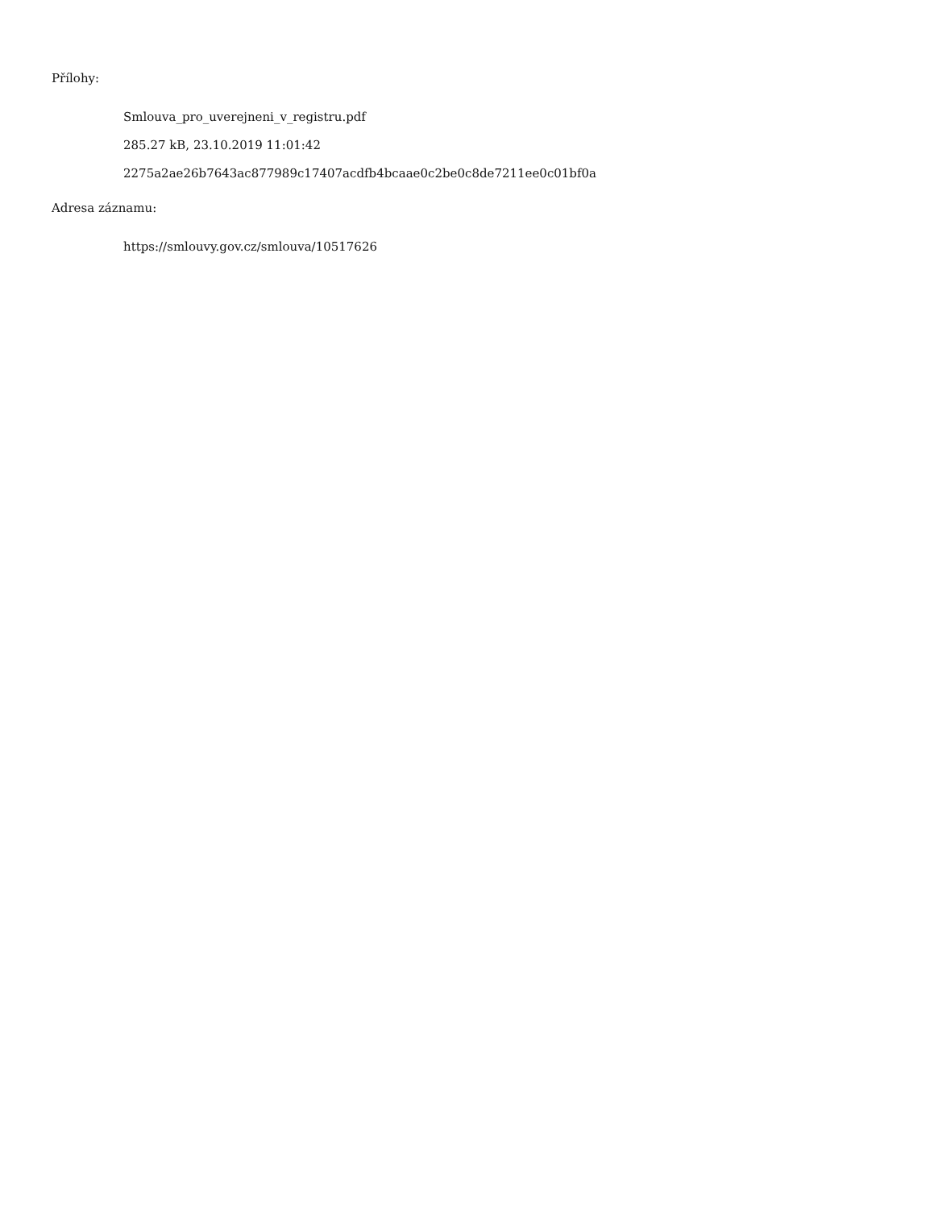Přílohy:
Smlouva_pro_uverejneni_v_registru.pdf
285.27 kB, 23.10.2019 11:01:42
2275a2ae26b7643ac877989c17407acdfb4bcaae0c2be0c8de7211ee0c01bf0a
Adresa záznamu:
https://smlouvy.gov.cz/smlouva/10517626